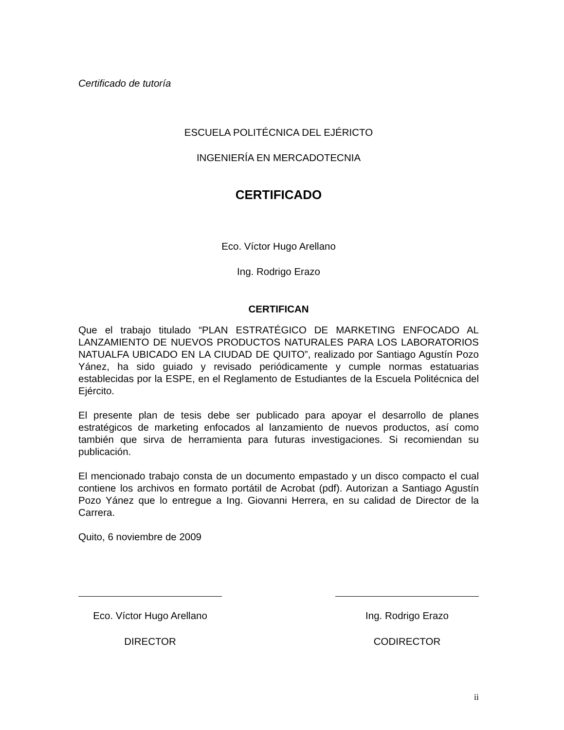Certificado de tutoría
ESCUELA POLITÉCNICA DEL EJÉRICTO
INGENIERÍA EN MERCADOTECNIA
CERTIFICADO
Eco. Víctor Hugo Arellano
Ing. Rodrigo Erazo
CERTIFICAN
Que el trabajo titulado “PLAN ESTRATÉGICO DE MARKETING ENFOCADO AL LANZAMIENTO DE NUEVOS PRODUCTOS NATURALES PARA LOS LABORATORIOS NATUALFA UBICADO EN LA CIUDAD DE QUITO”, realizado por Santiago Agustín Pozo Yánez, ha sido guiado y revisado periódicamente y cumple normas estatuarias establecidas por la ESPE, en el Reglamento de Estudiantes de la Escuela Politécnica del Ejército.
El presente plan de tesis debe ser publicado para apoyar el desarrollo de planes estratégicos de marketing enfocados al lanzamiento de nuevos productos, así como también que sirva de herramienta para futuras investigaciones. Si recomiendan su publicación.
El mencionado trabajo consta de un documento empastado y un disco compacto el cual contiene los archivos en formato portátil de Acrobat (pdf). Autorizan a Santiago Agustín Pozo Yánez que lo entregue a Ing. Giovanni Herrera, en su calidad de Director de la Carrera.
Quito, 6 noviembre de 2009
Eco. Víctor Hugo Arellano
DIRECTOR
Ing. Rodrigo Erazo
CODIRECTOR
ii